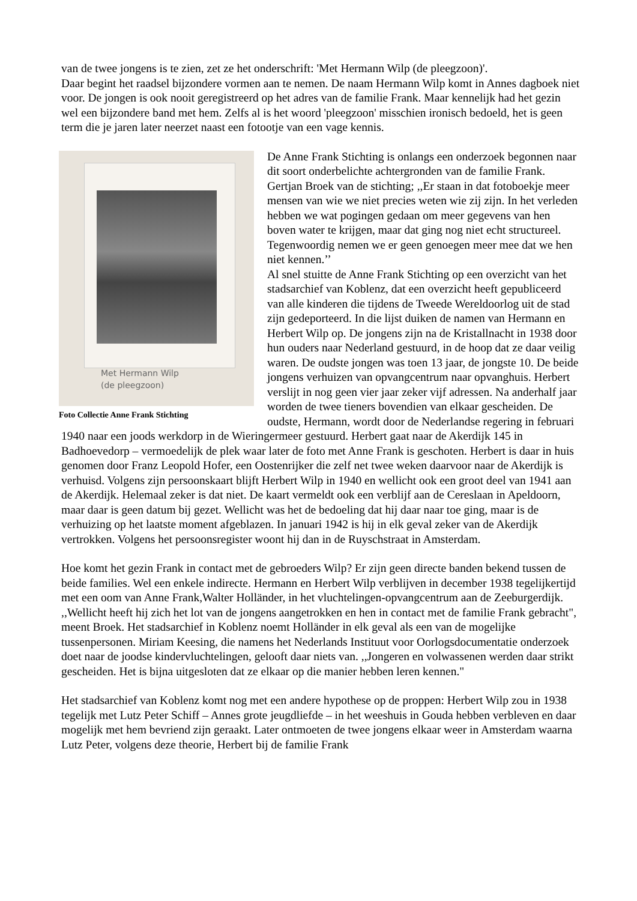van de twee jongens is te zien, zet ze het onderschrift: 'Met Hermann Wilp (de pleegzoon)'.
Daar begint het raadsel bijzondere vormen aan te nemen. De naam Hermann Wilp komt in Annes dagboek niet voor. De jongen is ook nooit geregistreerd op het adres van de familie Frank. Maar kennelijk had het gezin wel een bijzondere band met hem. Zelfs al is het woord 'pleegzoon' misschien ironisch bedoeld, het is geen term die je jaren later neerzet naast een fotootje van een vage kennis.
Met Hermann Wilp
(de pleegzoon)
Foto Collectie Anne Frank Stichting
De Anne Frank Stichting is onlangs een onderzoek begonnen naar dit soort onderbelichte achtergronden van de familie Frank. Gertjan Broek van de stichting; ,,Er staan in dat fotoboekje meer mensen van wie we niet precies weten wie zij zijn. In het verleden hebben we wat pogingen gedaan om meer gegevens van hen boven water te krijgen, maar dat ging nog niet echt structureel. Tegenwoordig nemen we er geen genoegen meer mee dat we hen niet kennen.’’
Al snel stuitte de Anne Frank Stichting op een overzicht van het stadsarchief van Koblenz, dat een overzicht heeft gepubliceerd van alle kinderen die tijdens de Tweede Wereldoorlog uit de stad zijn gedeporteerd. In die lijst duiken de namen van Hermann en Herbert Wilp op. De jongens zijn na de Kristallnacht in 1938 door hun ouders naar Nederland gestuurd, in de hoop dat ze daar veilig waren. De oudste jongen was toen 13 jaar, de jongste 10. De beide jongens verhuizen van opvangcentrum naar opvanghuis. Herbert verslijt in nog geen vier jaar zeker vijf adressen. Na anderhalf jaar worden de twee tieners bovendien van elkaar gescheiden. De oudste, Hermann, wordt door de Nederlandse regering in februari 1940 naar een joods werkdorp in de Wieringermeer gestuurd. Herbert gaat naar de Akerdijk 145 in Badhoevedorp – vermoedelijk de plek waar later de foto met Anne Frank is geschoten. Herbert is daar in huis genomen door Franz Leopold Hofer, een Oostenrijker die zelf net twee weken daarvoor naar de Akerdijk is verhuisd. Volgens zijn persoonskaart blijft Herbert Wilp in 1940 en wellicht ook een groot deel van 1941 aan de Akerdijk. Helemaal zeker is dat niet. De kaart vermeldt ook een verblijf aan de Cereslaan in Apeldoorn, maar daar is geen datum bij gezet. Wellicht was het de bedoeling dat hij daar naar toe ging, maar is de verhuizing op het laatste moment afgeblazen. In januari 1942 is hij in elk geval zeker van de Akerdijk vertrokken. Volgens het persoonsregister woont hij dan in de Ruyschstraat in Amsterdam.
Hoe komt het gezin Frank in contact met de gebroeders Wilp? Er zijn geen directe banden bekend tussen de beide families. Wel een enkele indirecte. Hermann en Herbert Wilp verblijven in december 1938 tegelijkertijd met een oom van Anne Frank,Walter Holländer, in het vluchtelingen-opvangcentrum aan de Zeeburgerdijk. ,,Wellicht heeft hij zich het lot van de jongens aangetrokken en hen in contact met de familie Frank gebracht", meent Broek. Het stadsarchief in Koblenz noemt Holländer in elk geval als een van de mogelijke tussenpersonen. Miriam Keesing, die namens het Nederlands Instituut voor Oorlogsdocumentatie onderzoek doet naar de joodse kindervluchtelingen, gelooft daar niets van. ,,Jongeren en volwassenen werden daar strikt gescheiden. Het is bijna uitgesloten dat ze elkaar op die manier hebben leren kennen."
Het stadsarchief van Koblenz komt nog met een andere hypothese op de proppen: Herbert Wilp zou in 1938 tegelijk met Lutz Peter Schiff – Annes grote jeugdliefde – in het weeshuis in Gouda hebben verbleven en daar mogelijk met hem bevriend zijn geraakt. Later ontmoeten de twee jongens elkaar weer in Amsterdam waarna Lutz Peter, volgens deze theorie, Herbert bij de familie Frank